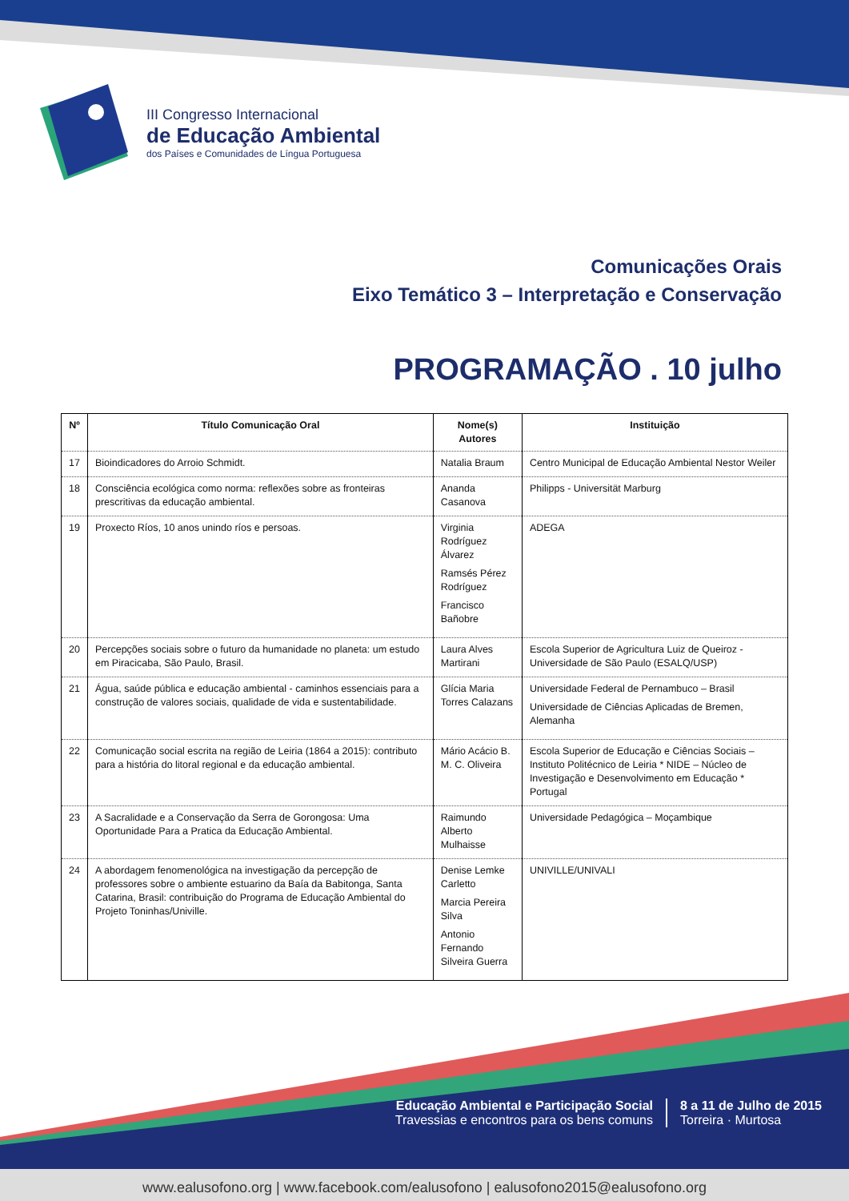III Congresso Internacional
de Educação Ambiental
dos Países e Comunidades de Língua Portuguesa
Comunicações Orais
Eixo Temático 3 – Interpretação e Conservação
PROGRAMAÇÃO . 10 julho
| Nº | Título Comunicação Oral | Nome(s) Autores | Instituição |
| --- | --- | --- | --- |
| 17 | Bioindicadores do Arroio Schmidt. | Natalia Braum | Centro Municipal de Educação Ambiental Nestor Weiler |
| 18 | Consciência ecológica como norma: reflexões sobre as fronteiras prescritivas da educação ambiental. | Ananda Casanova | Philipps - Universität Marburg |
| 19 | Proxecto Ríos, 10 anos unindo ríos e persoas. | Virginia Rodríguez Álvarez Ramsés Pérez Rodríguez Francisco Bañobre | ADEGA |
| 20 | Percepções sociais sobre o futuro da humanidade no planeta: um estudo em Piracicaba, São Paulo, Brasil. | Laura Alves Martirani | Escola Superior de Agricultura Luiz de Queiroz - Universidade de São Paulo (ESALQ/USP) |
| 21 | Água, saúde pública e educação ambiental - caminhos essenciais para a construção de valores sociais, qualidade de vida e sustentabilidade. | Glícia Maria Torres Calazans | Universidade Federal de Pernambuco – Brasil Universidade de Ciências Aplicadas de Bremen, Alemanha |
| 22 | Comunicação social escrita na região de Leiria (1864 a 2015): contributo para a história do litoral regional e da educação ambiental. | Mário Acácio B. M. C. Oliveira | Escola Superior de Educação e Ciências Sociais – Instituto Politécnico de Leiria * NIDE – Núcleo de Investigação e Desenvolvimento em Educação * Portugal |
| 23 | A Sacralidade e a Conservação da Serra de Gorongosa: Uma Oportunidade Para a Pratica da Educação Ambiental. | Raimundo Alberto Mulhaisse | Universidade Pedagógica – Moçambique |
| 24 | A abordagem fenomenológica na investigação da percepção de professores sobre o ambiente estuarino da Baía da Babitonga, Santa Catarina, Brasil: contribuição do Programa de Educação Ambiental do Projeto Toninhas/Univille. | Denise Lemke Carletto Marcia Pereira Silva Antonio Fernando Silveira Guerra | UNIVILLE/UNIVALI |
Educação Ambiental e Participação Social
Travessias e encontros para os bens comuns
8 a 11 de Julho de 2015
Torreira · Murtosa
www.ealusofono.org | www.facebook.com/ealusofono | ealusofono2015@ealusofono.org